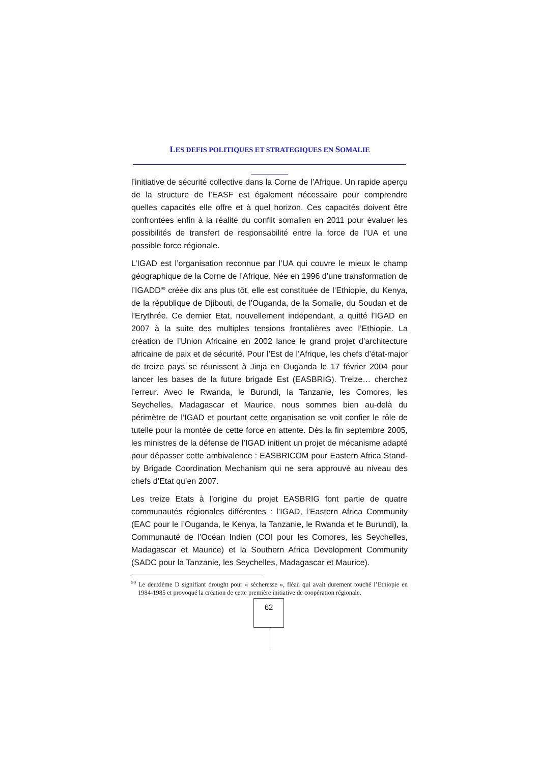LES DEFIS POLITIQUES ET STRATEGIQUES EN SOMALIE
l’initiative de sécurité collective dans la Corne de l’Afrique. Un rapide aperçu de la structure de l’EASF est également nécessaire pour comprendre quelles capacités elle offre et à quel horizon. Ces capacités doivent être confrontées enfin à la réalité du conflit somalien en 2011 pour évaluer les possibilités de transfert de responsabilité entre la force de l’UA et une possible force régionale.
L’IGAD est l’organisation reconnue par l’UA qui couvre le mieux le champ géographique de la Corne de l’Afrique. Née en 1996 d’une transformation de l’IGADD<sup>90</sup> créée dix ans plus tôt, elle est constituée de l’Ethiopie, du Kenya, de la république de Djibouti, de l’Ouganda, de la Somalie, du Soudan et de l’Erythrée. Ce dernier Etat, nouvellement indépendant, a quitté l’IGAD en 2007 à la suite des multiples tensions frontalières avec l’Ethiopie. La création de l’Union Africaine en 2002 lance le grand projet d’architecture africaine de paix et de sécurité. Pour l’Est de l’Afrique, les chefs d’état-major de treize pays se réunissent à Jinja en Ouganda le 17 février 2004 pour lancer les bases de la future brigade Est (EASBRIG). Treize… cherchez l’erreur. Avec le Rwanda, le Burundi, la Tanzanie, les Comores, les Seychelles, Madagascar et Maurice, nous sommes bien au-delà du périmètre de l’IGAD et pourtant cette organisation se voit confier le rôle de tutelle pour la montée de cette force en attente. Dès la fin septembre 2005, les ministres de la défense de l’IGAD initient un projet de mécanisme adapté pour dépasser cette ambivalence : EASBRICOM pour Eastern Africa Stand-by Brigade Coordination Mechanism qui ne sera approuvé au niveau des chefs d’Etat qu’en 2007.
Les treize Etats à l’origine du projet EASBRIG font partie de quatre communautés régionales différentes : l’IGAD, l’Eastern Africa Community (EAC pour le l’Ouganda, le Kenya, la Tanzanie, le Rwanda et le Burundi), la Communauté de l’Océan Indien (COI pour les Comores, les Seychelles, Madagascar et Maurice) et la Southern Africa Development Community (SADC pour la Tanzanie, les Seychelles, Madagascar et Maurice).
<sup>90</sup> Le deuxième D signifiant drought pour « sécheresse », fléau qui avait durement touché l’Ethiopie en 1984-1985 et provoqué la création de cette première initiative de coopération régionale.
62